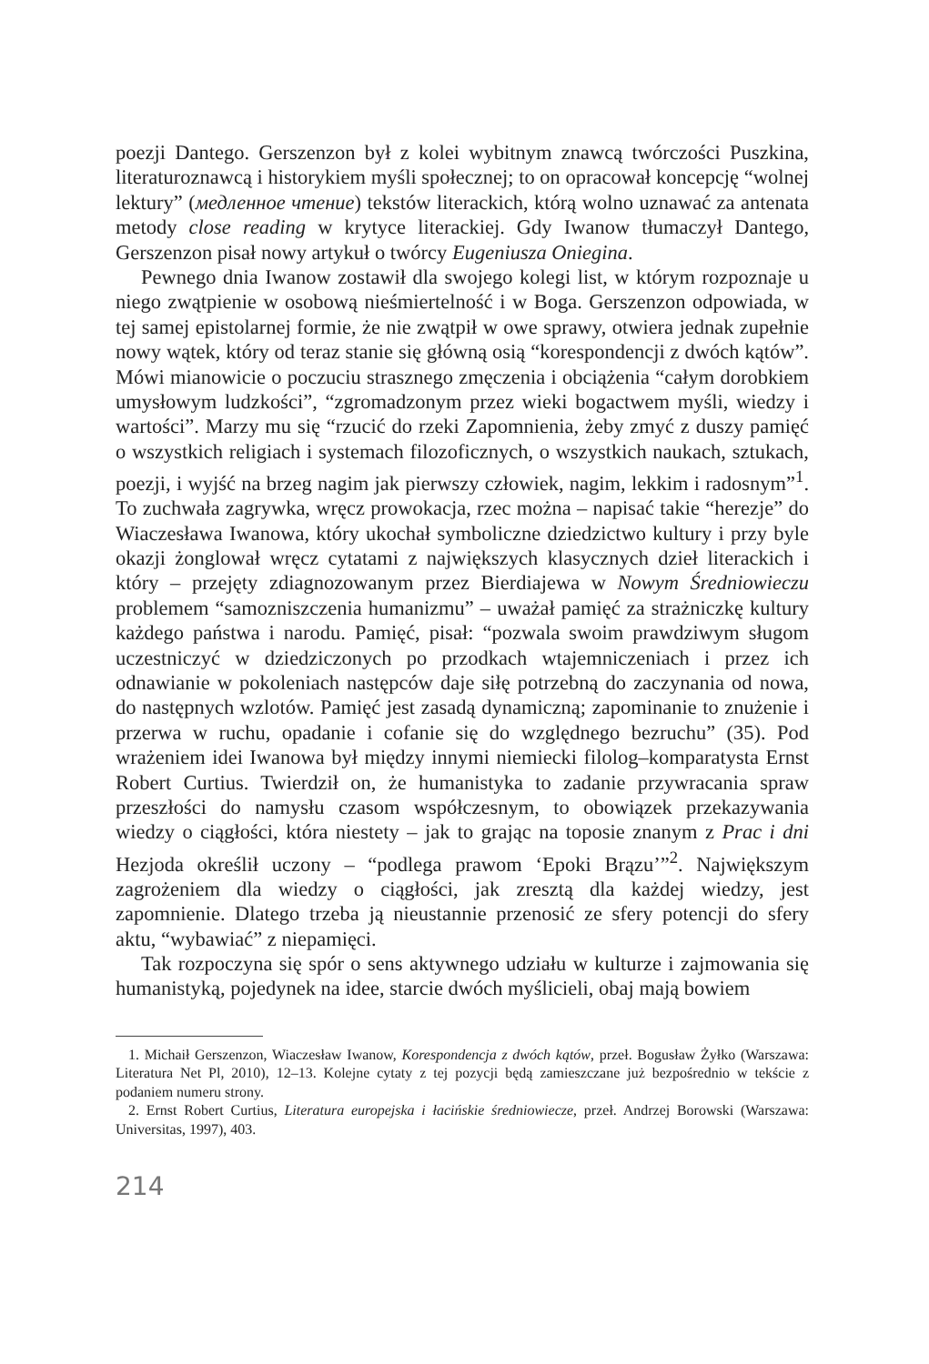poezji Dantego. Gerszenzon był z kolei wybitnym znawcą twórczości Puszkina, literaturoznawcą i historykiem myśli społecznej; to on opracował koncepcję “wolnej lektury” (медленное чтение) tekstów literackich, którą wolno uznawać za antenata metody close reading w krytyce literackiej. Gdy Iwanow tłumaczył Dantego, Gerszenzon pisał nowy artykuł o twórcy Eugeniusza Oniegina.
Pewnego dnia Iwanow zostawił dla swojego kolegi list, w którym rozpoznaje u niego zwątpienie w osobową nieśmiertelność i w Boga. Gerszenzon odpowiada, w tej samej epistolarnej formie, że nie zwątpił w owe sprawy, otwiera jednak zupełnie nowy wątek, który od teraz stanie się główną osią “korespondencji z dwóch kątów”. Mówi mianowicie o poczuciu strasznego zmęczenia i obciążenia “całym dorobkiem umysłowym ludzkości”, “zgromadzonym przez wieki bogactwem myśli, wiedzy i wartości”. Marzy mu się “rzucić do rzeki Zapomnienia, żeby zmyć z duszy pamięć o wszystkich religiach i systemach filozoficznych, o wszystkich naukach, sztukach, poezji, i wyjść na brzeg nagim jak pierwszy człowiek, nagim, lekkim i radosnym”<sup>1</sup>. To zuchwała zagrywka, wręcz prowokacja, rzec można – napisać takie “herezje” do Wiaczesława Iwanowa, który ukochał symboliczne dziedzictwo kultury i przy byle okazji żonglował wręcz cytatami z największych klasycznych dzieł literackich i który – przejęty zdiagnozowanym przez Bierdiajewa w Nowym Średniowieczu problemem “samozniszczenia humanizmu” – uważał pamięć za strażniczkę kultury każdego państwa i narodu. Pamięć, pisał: “pozwala swoim prawdziwym sługom uczestniczyć w dziedziczonych po przodkach wtajemniczeniach i przez ich odnawianie w pokoleniach następców daje siłę potrzebną do zaczynania od nowa, do następnych wzlotów. Pamięć jest zasadą dynamiczną; zapominanie to znużenie i przerwa w ruchu, opadanie i cofanie się do względnego bezruchu” (35). Pod wrażeniem idei Iwanowa był między innymi niemiecki filolog–komparatysta Ernst Robert Curtius. Twierdził on, że humanistyka to zadanie przywracania spraw przeszłości do namysłu czasom współczesnym, to obowiązek przekazywania wiedzy o ciągłości, która niestety – jak to grając na toposie znanym z Prac i dni Hezjoda określił uczony – “podlega prawom ‘Epoki Brązu’”<sup>2</sup>. Największym zagrożeniem dla wiedzy o ciągłości, jak zresztą dla każdej wiedzy, jest zapomnienie. Dlatego trzeba ją nieustannie przenosić ze sfery potencji do sfery aktu, “wybawiać” z niepamięci.
Tak rozpoczyna się spór o sens aktywnego udziału w kulturze i zajmowania się humanistyką, pojedynek na idee, starcie dwóch myślicieli, obaj mają bowiem
1. Michaił Gerszenzon, Wiaczesław Iwanow, Korespondencja z dwóch kątów, przeł. Bogusław Żyłko (Warszawa: Literatura Net Pl, 2010), 12–13. Kolejne cytaty z tej pozycji będą zamieszczane już bezpośrednio w tekście z podaniem numeru strony.
2. Ernst Robert Curtius, Literatura europejska i łacińskie średniowiecze, przeł. Andrzej Borowski (Warszawa: Universitas, 1997), 403.
214